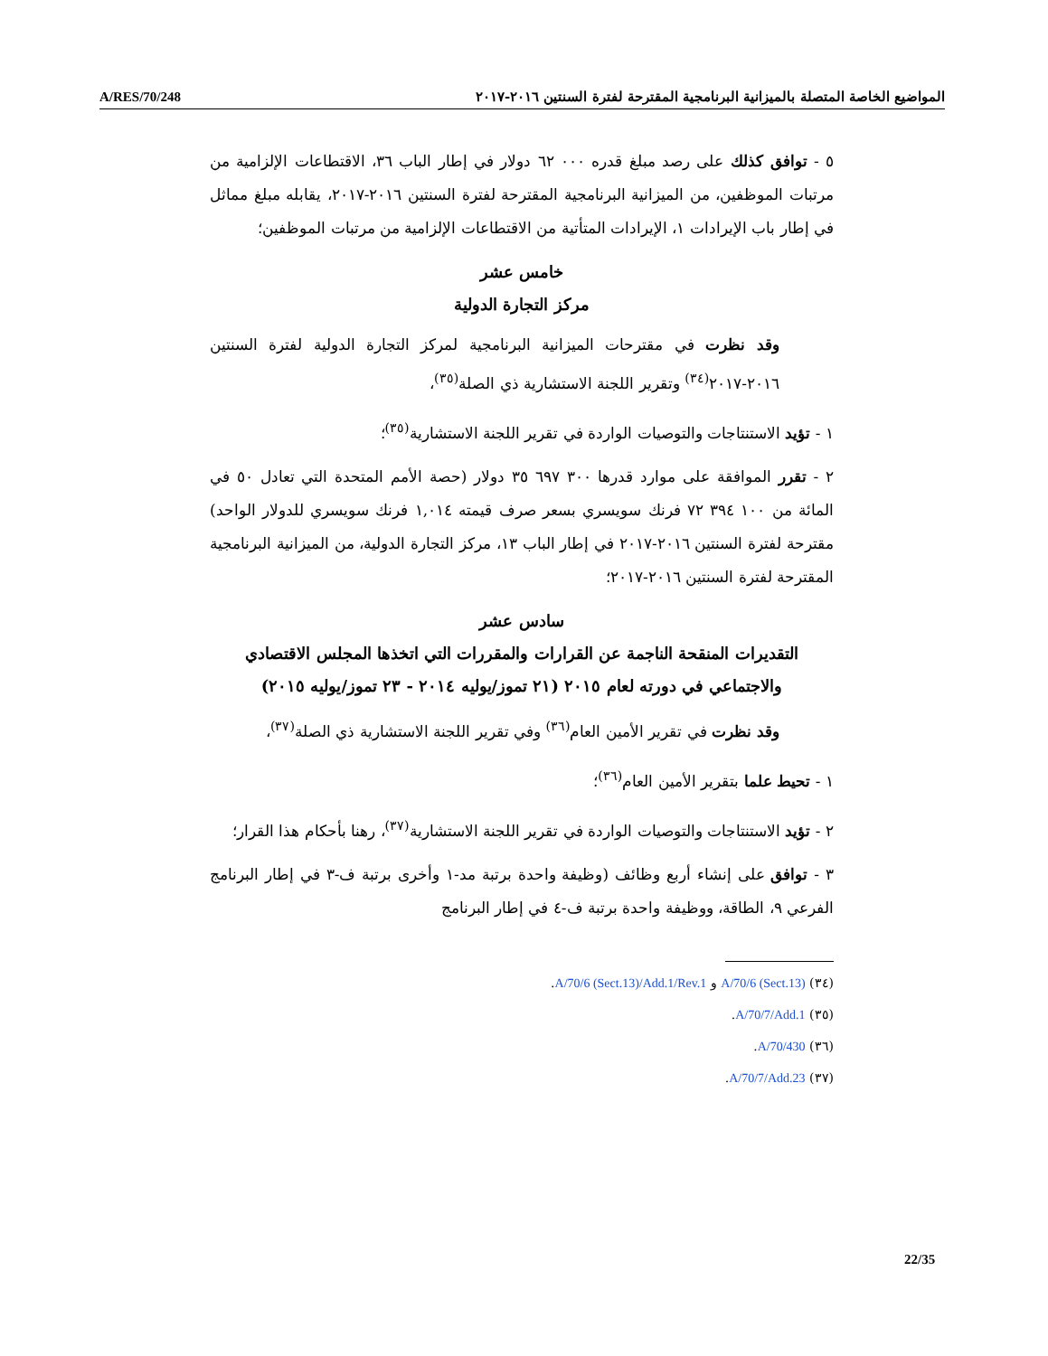A/RES/70/248 المواضيع الخاصة المتصلة بالميزانية البرنامجية المقترحة لفترة السنتين ٢٠١٦-٢٠١٧
٥ - توافق كذلك على رصد مبلغ قدره ٠٠٠ ٦٢ دولار في إطار الباب ٣٦، الاقتطاعات الإلزامية من مرتبات الموظفين، من الميزانية البرنامجية المقترحة لفترة السنتين ٢٠١٦-٢٠١٧، يقابله مبلغ مماثل في إطار باب الإيرادات ١، الإيرادات المتأتية من الاقتطاعات الإلزامية من مرتبات الموظفين؛
خامس عشر
مركز التجارة الدولية
وقد نظرت في مقترحات الميزانية البرنامجية لمركز التجارة الدولية لفترة السنتين ٢٠١٦-٢٠١٧<sup>(٣٤)</sup> وتقرير اللجنة الاستشارية ذي الصلة<sup>(٣٥)</sup>،
١ - تؤيد الاستنتاجات والتوصيات الواردة في تقرير اللجنة الاستشارية<sup>(٣٥)</sup>؛
٢ - تقرر الموافقة على موارد قدرها ٣٠٠ ٦٩٧ ٣٥ دولار (حصة الأمم المتحدة التي تعادل ٥٠ في المائة من ١٠٠ ٣٩٤ ٧٢ فرنك سويسري بسعر صرف قيمته ١,٠١٤ فرنك سويسري للدولار الواحد) مقترحة لفترة السنتين ٢٠١٦-٢٠١٧ في إطار الباب ١٣، مركز التجارة الدولية، من الميزانية البرنامجية المقترحة لفترة السنتين ٢٠١٦-٢٠١٧؛
سادس عشر
التقديرات المنقحة الناجمة عن القرارات والمقررات التي اتخذها المجلس الاقتصادي والاجتماعي في دورته لعام ٢٠١٥ (٢١ تموز/يوليه ٢٠١٤ - ٢٣ تموز/يوليه ٢٠١٥)
وقد نظرت في تقرير الأمين العام<sup>(٣٦)</sup> وفي تقرير اللجنة الاستشارية ذي الصلة<sup>(٣٧)</sup>،
١ - تحيط علما بتقرير الأمين العام<sup>(٣٦)</sup>؛
٢ - تؤيد الاستنتاجات والتوصيات الواردة في تقرير اللجنة الاستشارية<sup>(٣٧)</sup>، رهنا بأحكام هذا القرار؛
٣ - توافق على إنشاء أربع وظائف (وظيفة واحدة برتبة مد-١ وأخرى برتبة ف-٣ في إطار البرنامج الفرعي ٩، الطاقة، ووظيفة واحدة برتبة ف-٤ في إطار البرنامج
(٣٤) A/70/6 (Sect.13) و A/70/6 (Sect.13)/Add.1/Rev.1.
(٣٥) A/70/7/Add.1.
(٣٦) A/70/430.
(٣٧) A/70/7/Add.23.
22/35